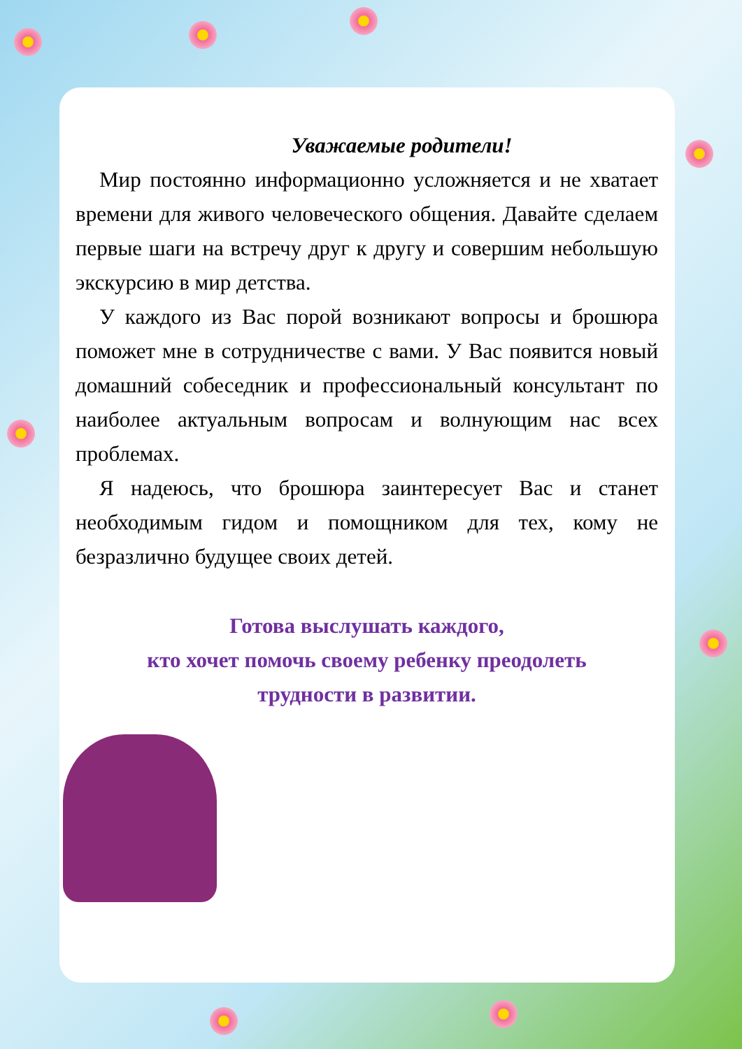Уважаемые родители!
Мир постоянно информационно усложняется и не хватает времени для живого человеческого общения. Давайте сделаем первые шаги на встречу друг к другу и совершим небольшую экскурсию в мир детства.
У каждого из Вас порой возникают вопросы и брошюра поможет мне в сотрудничестве с вами. У Вас появится новый домашний собеседник и профессиональный консультант по наиболее актуальным вопросам и волнующим нас всех проблемах.
Я надеюсь, что брошюра заинтересует Вас и станет необходимым гидом и помощником для тех, кому не безразлично будущее своих детей.
Готова выслушать каждого,
кто хочет помочь своему ребенку преодолеть
трудности в развитии.